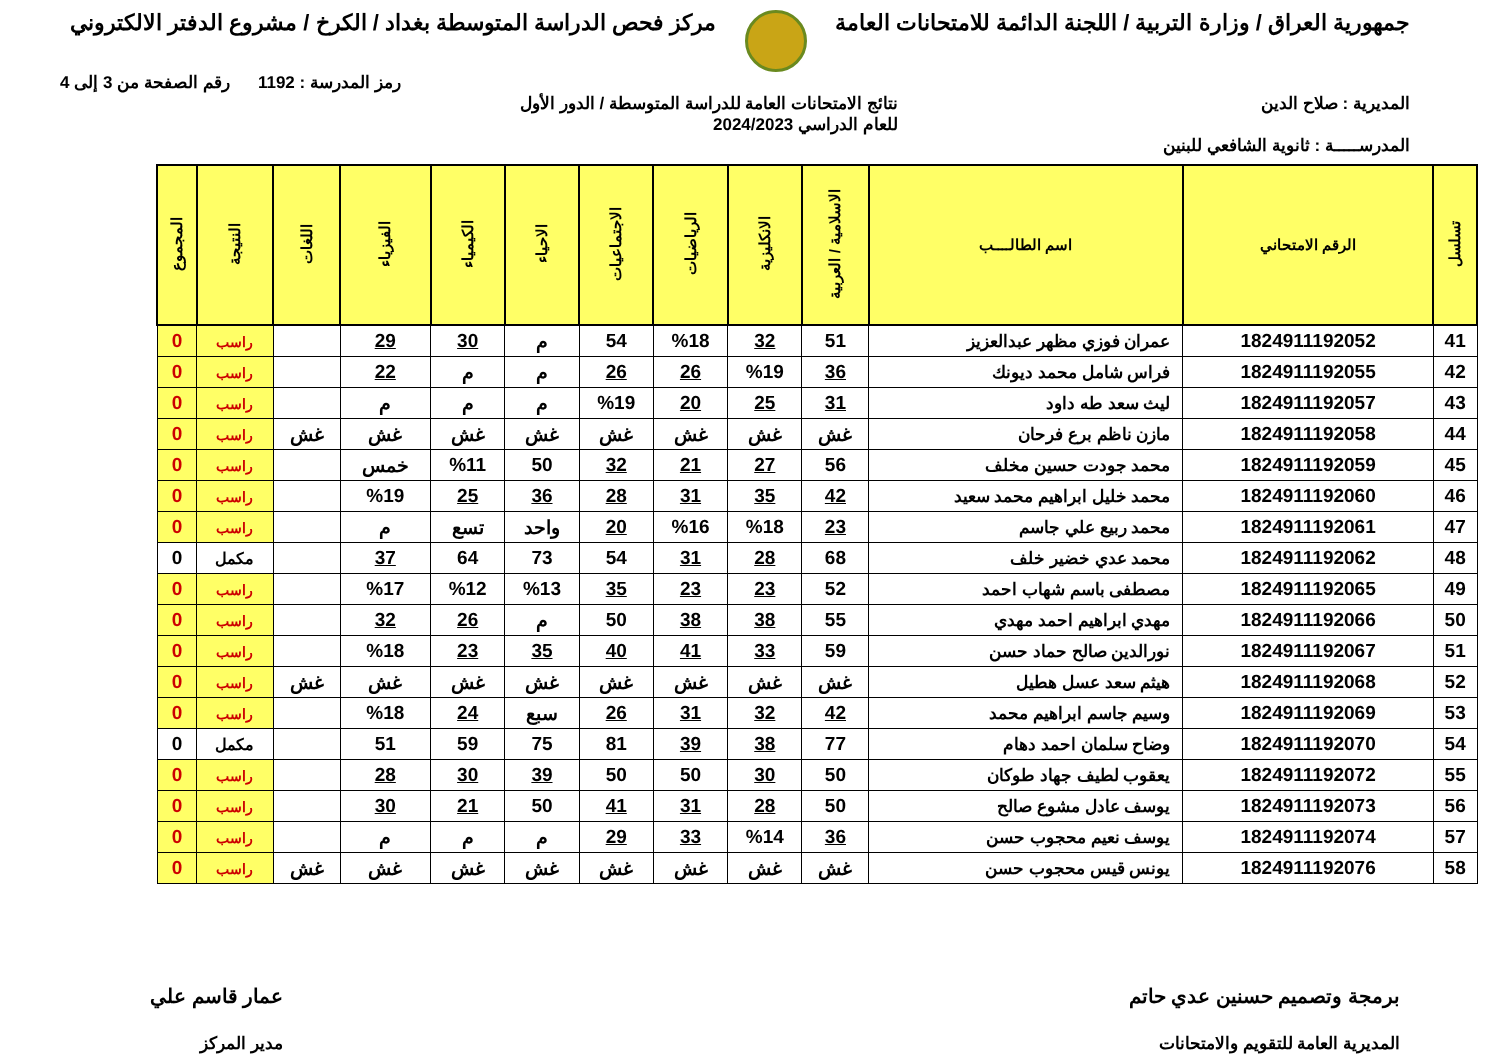جمهورية العراق / وزارة التربية / اللجنة الدائمة للامتحانات العامة
مركز فحص الدراسة المتوسطة بغداد / الكرخ / مشروع الدفتر الالكتروني
رمز المدرسة : 1192 رقم الصفحة من 3 إلى 4
المديرية : صلاح الدين نتائج الامتحانات العامة للدراسة المتوسطة / الدور الأول
للعام الدراسي 2024/2023
المدرســـــة : ثانوية الشافعي للبنين
| تسلسل | الرقم الامتحاني | اسم الطالــــب | الاسلامية / العربية | الانكليزية | الرياضيات | الاجتماعيات | الاحياء | الكيمياء | الفيزياء | اللغات | النتيجة | المجموع |
| --- | --- | --- | --- | --- | --- | --- | --- | --- | --- | --- | --- | --- |
| 41 | 1824911192052 | عمران فوزي مظهر عبدالعزيز | 51 | 32 | %18 | 54 | م | 30 | 29 | | راسب | 0 |
| 42 | 1824911192055 | فراس شامل محمد ديونك | 36 | %19 | 26 | 26 | م | م | 22 | | راسب | 0 |
| 43 | 1824911192057 | ليث سعد طه داود | 31 | 25 | 20 | %19 | م | م | م | | راسب | 0 |
| 44 | 1824911192058 | مازن ناظم برع فرحان | غش | غش | غش | غش | غش | غش | غش | غش | راسب | 0 |
| 45 | 1824911192059 | محمد جودت حسين مخلف | 56 | 27 | 21 | 32 | 50 | %11 | خمس | | راسب | 0 |
| 46 | 1824911192060 | محمد خليل ابراهيم محمد سعيد | 42 | 35 | 31 | 28 | 36 | 25 | %19 | | راسب | 0 |
| 47 | 1824911192061 | محمد ربيع علي جاسم | 23 | %18 | %16 | 20 | واحد | تسع | م | | راسب | 0 |
| 48 | 1824911192062 | محمد عدي خضير خلف | 68 | 28 | 31 | 54 | 73 | 64 | 37 | | مكمل | 0 |
| 49 | 1824911192065 | مصطفى باسم شهاب احمد | 52 | 23 | 23 | 35 | %13 | %12 | %17 | | راسب | 0 |
| 50 | 1824911192066 | مهدي ابراهيم احمد مهدي | 55 | 38 | 38 | 50 | م | 26 | 32 | | راسب | 0 |
| 51 | 1824911192067 | نورالدين صالح حماد حسن | 59 | 33 | 41 | 40 | 35 | 23 | %18 | | راسب | 0 |
| 52 | 1824911192068 | هيثم سعد عسل هطيل | غش | غش | غش | غش | غش | غش | غش | غش | راسب | 0 |
| 53 | 1824911192069 | وسيم جاسم ابراهيم محمد | 42 | 32 | 31 | 26 | سبع | 24 | %18 | | راسب | 0 |
| 54 | 1824911192070 | وضاح سلمان احمد دهام | 77 | 38 | 39 | 81 | 75 | 59 | 51 | | مكمل | 0 |
| 55 | 1824911192072 | يعقوب لطيف جهاد طوكان | 50 | 30 | 50 | 50 | 39 | 30 | 28 | | راسب | 0 |
| 56 | 1824911192073 | يوسف عادل مشوع صالح | 50 | 28 | 31 | 41 | 50 | 21 | 30 | | راسب | 0 |
| 57 | 1824911192074 | يوسف نعيم محجوب حسن | 36 | %14 | 33 | 29 | م | م | م | | راسب | 0 |
| 58 | 1824911192076 | يونس قيس محجوب حسن | غش | غش | غش | غش | غش | غش | غش | غش | راسب | 0 |
برمجة وتصميم حسنين عدي حاتم
المديرية العامة للتقويم والامتحانات
عمار قاسم علي
مدير المركز